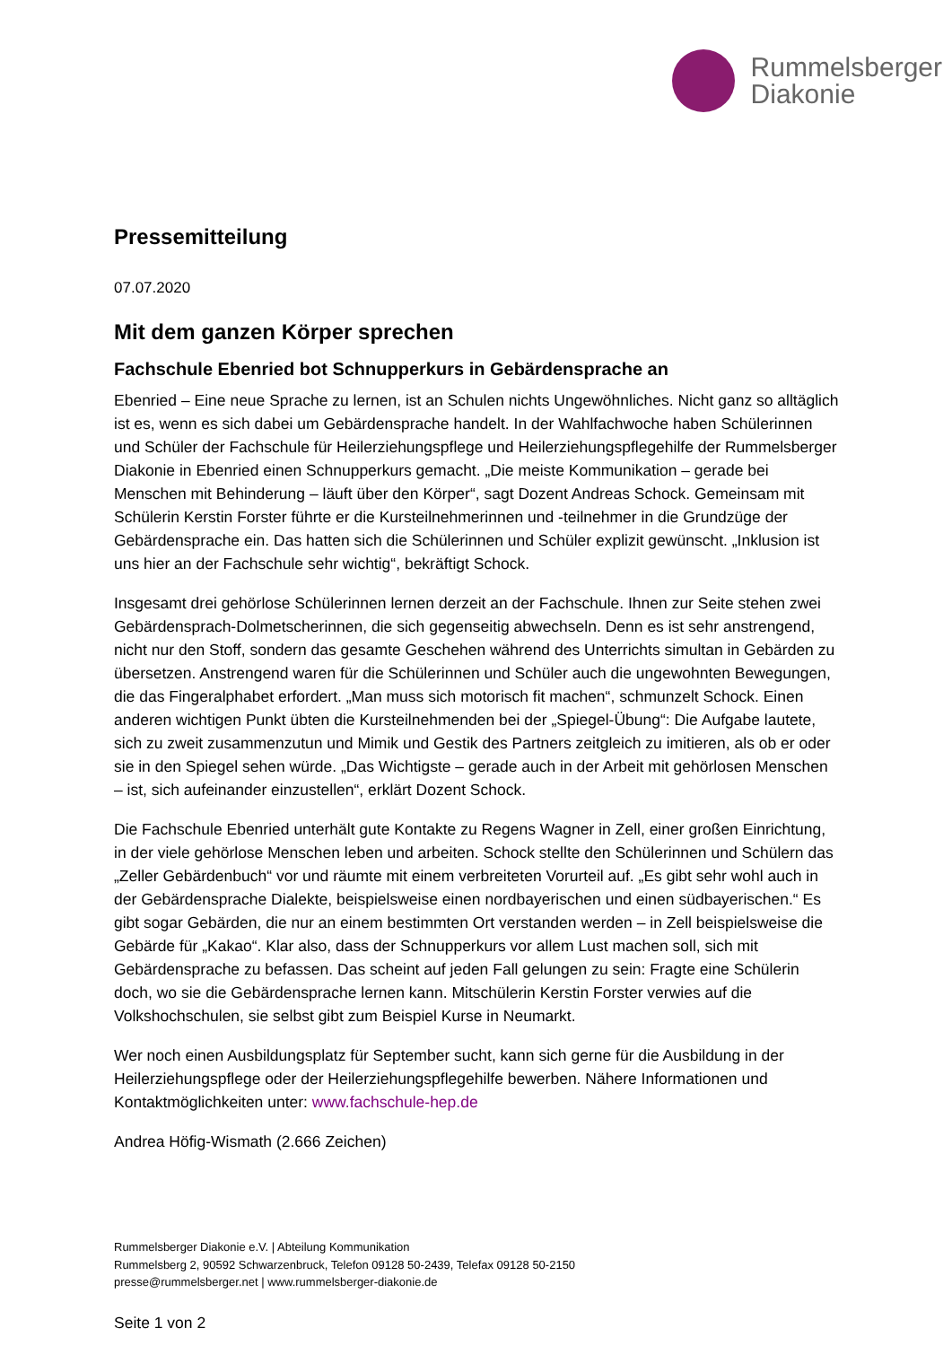Rummelsberger
Diakonie
Pressemitteilung
07.07.2020
Mit dem ganzen Körper sprechen
Fachschule Ebenried bot Schnupperkurs in Gebärdensprache an
Ebenried – Eine neue Sprache zu lernen, ist an Schulen nichts Ungewöhnliches. Nicht ganz so alltäglich ist es, wenn es sich dabei um Gebärdensprache handelt. In der Wahlfachwoche haben Schülerinnen und Schüler der Fachschule für Heilerziehungspflege und Heilerziehungspflegehilfe der Rummelsberger Diakonie in Ebenried einen Schnupperkurs gemacht. „Die meiste Kommunikation – gerade bei Menschen mit Behinderung – läuft über den Körper“, sagt Dozent Andreas Schock. Gemeinsam mit Schülerin Kerstin Forster führte er die Kursteilnehmerinnen und -teilnehmer in die Grundzüge der Gebärdensprache ein. Das hatten sich die Schülerinnen und Schüler explizit gewünscht. „Inklusion ist uns hier an der Fachschule sehr wichtig“, bekräftigt Schock.
Insgesamt drei gehörlose Schülerinnen lernen derzeit an der Fachschule. Ihnen zur Seite stehen zwei Gebärdensprach-Dolmetscherinnen, die sich gegenseitig abwechseln. Denn es ist sehr anstrengend, nicht nur den Stoff, sondern das gesamte Geschehen während des Unterrichts simultan in Gebärden zu übersetzen. Anstrengend waren für die Schülerinnen und Schüler auch die ungewohnten Bewegungen, die das Fingeralphabet erfordert. „Man muss sich motorisch fit machen“, schmunzelt Schock. Einen anderen wichtigen Punkt übten die Kursteilnehmenden bei der „Spiegel-Übung“: Die Aufgabe lautete, sich zu zweit zusammenzutun und Mimik und Gestik des Partners zeitgleich zu imitieren, als ob er oder sie in den Spiegel sehen würde. „Das Wichtigste – gerade auch in der Arbeit mit gehörlosen Menschen – ist, sich aufeinander einzustellen“, erklärt Dozent Schock.
Die Fachschule Ebenried unterhält gute Kontakte zu Regens Wagner in Zell, einer großen Einrichtung, in der viele gehörlose Menschen leben und arbeiten. Schock stellte den Schülerinnen und Schülern das „Zeller Gebärdenbuch“ vor und räumte mit einem verbreiteten Vorurteil auf. „Es gibt sehr wohl auch in der Gebärdensprache Dialekte, beispielsweise einen nordbayerischen und einen südbayerischen.“ Es gibt sogar Gebärden, die nur an einem bestimmten Ort verstanden werden – in Zell beispielsweise die Gebärde für „Kakao“. Klar also, dass der Schnupperkurs vor allem Lust machen soll, sich mit Gebärdensprache zu befassen. Das scheint auf jeden Fall gelungen zu sein: Fragte eine Schülerin doch, wo sie die Gebärdensprache lernen kann. Mitschülerin Kerstin Forster verwies auf die Volkshochschulen, sie selbst gibt zum Beispiel Kurse in Neumarkt.
Wer noch einen Ausbildungsplatz für September sucht, kann sich gerne für die Ausbildung in der Heilerziehungspflege oder der Heilerziehungspflegehilfe bewerben. Nähere Informationen und Kontaktmöglichkeiten unter: www.fachschule-hep.de
Andrea Höfig-Wismath (2.666 Zeichen)
Rummelsberger Diakonie e.V. | Abteilung Kommunikation
Rummelsberg 2, 90592 Schwarzenbruck, Telefon 09128 50-2439, Telefax 09128 50-2150
presse@rummelsberger.net | www.rummelsberger-diakonie.de
Seite 1 von 2